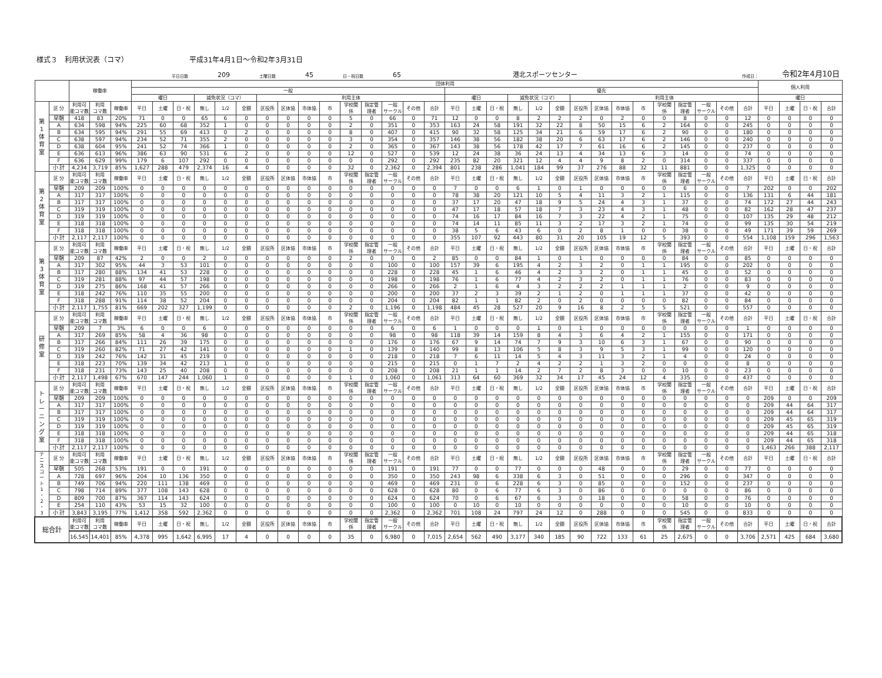様式３　利用状況表（コマ） 平成31年4月1日～令和2年3月31日
平日日数 209 土曜日数 45 日・祝日数 65 港北スポーツセンター 作成日： 令和2年4月10日
| | | 稼働率 | | | 団体利用 | | | | | | | | | | | | | | | | | | | | | | | | | | | | | | 個人利用 | | | |
| --- | --- | --- | --- | --- | --- | --- | --- | --- | --- | --- | --- | --- | --- | --- | --- | --- | --- | --- | --- | --- | --- | --- | --- | --- | --- | --- | --- | --- | --- | --- | --- | --- | --- | --- | --- | --- | --- | --- |
| | | | | | 一般 | | | | | | | | | | | | | | | 優先 | | | | | | | | | | | | | | | | | | |
| | | | | | 曜日 | | | 減免状況（コマ） | | | 利用主体 | | | | | | | | | 曜日 | | | 減免状況（コマ） | | | 利用主体 | | | | | | | | | 曜日 | | | |
| 第 1 体 育 室 | 区 分 | 利用可 能コマ数 | 利用 コマ数 | 稼働率 | 平日 | 土曜 | 日・祝 | 無し | 1/2 | 全額 | 区役所 | 区体協 | 市体協 | 市 | 学校関 係 | 指定管 理者 | 一般 サークル | その他 | 合計 | 平日 | 土曜 | 日・祝 | 無し | 1/2 | 全額 | 区役所 | 区体協 | 市体協 | 市 | 学校関 係 | 指定管 理者 | 一般 サークル | その他 | 合計 | 平日 | 土曜 | 日・祝 | 合計 |
| | 早朝 | 418 | 83 | 20% | 71 | 0 | 0 | 65 | 6 | 0 | 0 | 0 | 0 | 0 | 5 | 0 | 66 | 0 | 71 | 12 | 0 | 0 | 8 | 2 | 2 | 2 | 0 | 2 | 0 | 0 | 8 | 0 | 0 | 12 | 0 | 0 | 0 | 0 |
| | A | 634 | 598 | 94% | 225 | 60 | 68 | 352 | 1 | 0 | 0 | 0 | 0 | 0 | 2 | 0 | 351 | 0 | 353 | 163 | 24 | 58 | 191 | 32 | 22 | 8 | 50 | 15 | 6 | 2 | 164 | 0 | 0 | 245 | 0 | 0 | 0 | 0 |
| | B | 634 | 595 | 94% | 291 | 55 | 69 | 413 | 0 | 2 | 0 | 0 | 0 | 0 | 8 | 0 | 407 | 0 | 415 | 90 | 32 | 58 | 125 | 34 | 21 | 6 | 59 | 17 | 6 | 2 | 90 | 0 | 0 | 180 | 0 | 0 | 0 | 0 |
| | C | 638 | 597 | 94% | 234 | 52 | 71 | 355 | 2 | 0 | 0 | 0 | 0 | 0 | 3 | 0 | 354 | 0 | 357 | 146 | 38 | 56 | 182 | 38 | 20 | 6 | 63 | 17 | 6 | 2 | 146 | 0 | 0 | 240 | 0 | 0 | 0 | 0 |
| | D | 638 | 604 | 95% | 241 | 52 | 74 | 366 | 1 | 0 | 0 | 0 | 0 | 0 | 2 | 0 | 365 | 0 | 367 | 143 | 38 | 56 | 178 | 42 | 17 | 7 | 61 | 16 | 6 | 2 | 145 | 0 | 0 | 237 | 0 | 0 | 0 | 0 |
| | E | 636 | 613 | 96% | 386 | 63 | 90 | 531 | 6 | 2 | 0 | 0 | 0 | 0 | 12 | 0 | 527 | 0 | 539 | 12 | 24 | 38 | 36 | 24 | 13 | 4 | 34 | 13 | 6 | 3 | 14 | 0 | 0 | 74 | 0 | 0 | 0 | 0 |
| | F | 636 | 629 | 99% | 179 | 6 | 107 | 292 | 0 | 0 | 0 | 0 | 0 | 0 | 0 | 0 | 292 | 0 | 292 | 235 | 82 | 20 | 321 | 12 | 4 | 4 | 9 | 8 | 2 | 0 | 314 | 0 | 0 | 337 | 0 | 0 | 0 | 0 |
| | 小 計 | 4,234 | 3,719 | 85% | 1,627 | 288 | 479 | 2,374 | 16 | 4 | 0 | 0 | 0 | 0 | 32 | 0 | 2,362 | 0 | 2,394 | 801 | 238 | 286 | 1,041 | 184 | 99 | 37 | 276 | 88 | 32 | 11 | 881 | 0 | 0 | 1,325 | 0 | 0 | 0 | 0 |
| 第 2 体 育 室 | 区 分 | 利用可 能コマ数 | 利用 コマ数 | 稼働率 | 平日 | 土曜 | 日・祝 | 無し | 1/2 | 全額 | 区役所 | 区体協 | 市体協 | 市 | 学校関 係 | 指定管 理者 | 一般 サークル | その他 | 合計 | 平日 | 土曜 | 日・祝 | 無し | 1/2 | 全額 | 区役所 | 区体協 | 市体協 | 市 | 学校関 係 | 指定管 理者 | 一般 サークル | その他 | 合計 | 平日 | 土曜 | 日・祝 | 合計 |
| | 早朝 | 209 | 209 | 100% | 0 | 0 | 0 | 0 | 0 | 0 | 0 | 0 | 0 | 0 | 0 | 0 | 0 | 0 | 0 | 7 | 0 | 0 | 6 | 1 | 0 | 1 | 0 | 0 | 0 | 0 | 6 | 0 | 0 | 7 | 202 | 0 | 0 | 202 |
| | A | 317 | 317 | 100% | 0 | 0 | 0 | 0 | 0 | 0 | 0 | 0 | 0 | 0 | 0 | 0 | 0 | 0 | 0 | 78 | 38 | 20 | 121 | 10 | 5 | 4 | 11 | 3 | 2 | 1 | 115 | 0 | 0 | 136 | 131 | 6 | 44 | 181 |
| | B | 317 | 317 | 100% | 0 | 0 | 0 | 0 | 0 | 0 | 0 | 0 | 0 | 0 | 0 | 0 | 0 | 0 | 0 | 37 | 17 | 20 | 47 | 18 | 9 | 5 | 24 | 4 | 3 | 1 | 37 | 0 | 0 | 74 | 172 | 27 | 44 | 243 |
| | C | 319 | 319 | 100% | 0 | 0 | 0 | 0 | 0 | 0 | 0 | 0 | 0 | 0 | 0 | 0 | 0 | 0 | 0 | 47 | 17 | 18 | 57 | 18 | 7 | 3 | 23 | 4 | 3 | 1 | 48 | 0 | 0 | 82 | 162 | 28 | 47 | 237 |
| | D | 319 | 319 | 100% | 0 | 0 | 0 | 0 | 0 | 0 | 0 | 0 | 0 | 0 | 0 | 0 | 0 | 0 | 0 | 74 | 16 | 17 | 84 | 16 | 7 | 3 | 22 | 4 | 2 | 1 | 75 | 0 | 0 | 107 | 135 | 29 | 48 | 212 |
| | E | 318 | 318 | 100% | 0 | 0 | 0 | 0 | 0 | 0 | 0 | 0 | 0 | 0 | 0 | 0 | 0 | 0 | 0 | 74 | 14 | 11 | 85 | 11 | 3 | 2 | 17 | 3 | 2 | 1 | 74 | 0 | 0 | 99 | 135 | 30 | 54 | 219 |
| | F | 318 | 318 | 100% | 0 | 0 | 0 | 0 | 0 | 0 | 0 | 0 | 0 | 0 | 0 | 0 | 0 | 0 | 0 | 38 | 5 | 6 | 43 | 6 | 0 | 2 | 8 | 1 | 0 | 0 | 38 | 0 | 0 | 49 | 171 | 39 | 59 | 269 |
| | 小 計 | 2,117 | 2,117 | 100% | 0 | 0 | 0 | 0 | 0 | 0 | 0 | 0 | 0 | 0 | 0 | 0 | 0 | 0 | 0 | 355 | 107 | 92 | 443 | 80 | 31 | 20 | 105 | 19 | 12 | 5 | 393 | 0 | 0 | 554 | 1,108 | 159 | 296 | 1,563 |
| 第 3 体 育 室 | 区 分 | 利用可 能コマ数 | 利用 コマ数 | 稼働率 | 平日 | 土曜 | 日・祝 | 無し | 1/2 | 全額 | 区役所 | 区体協 | 市体協 | 市 | 学校関 係 | 指定管 理者 | 一般 サークル | その他 | 合計 | 平日 | 土曜 | 日・祝 | 無し | 1/2 | 全額 | 区役所 | 区体協 | 市体協 | 市 | 学校関 係 | 指定管 理者 | 一般 サークル | その他 | 合計 | 平日 | 土曜 | 日・祝 | 合計 |
| | 早朝 | 209 | 87 | 42% | 2 | 0 | 0 | 2 | 0 | 0 | 0 | 0 | 0 | 0 | 2 | 0 | 0 | 0 | 2 | 85 | 0 | 0 | 84 | 1 | 0 | 1 | 0 | 0 | 0 | 0 | 84 | 0 | 0 | 85 | 0 | 0 | 0 | 0 |
| | A | 317 | 302 | 95% | 44 | 3 | 53 | 101 | 0 | 0 | 0 | 0 | 0 | 0 | 0 | 0 | 100 | 0 | 100 | 157 | 39 | 6 | 195 | 4 | 2 | 3 | 2 | 0 | 1 | 1 | 195 | 0 | 0 | 202 | 0 | 0 | 0 | 0 |
| | B | 317 | 280 | 88% | 134 | 41 | 53 | 228 | 0 | 0 | 0 | 0 | 0 | 0 | 0 | 0 | 228 | 0 | 228 | 45 | 1 | 6 | 46 | 4 | 2 | 3 | 2 | 0 | 1 | 1 | 45 | 0 | 0 | 52 | 0 | 0 | 0 | 0 |
| | C | 319 | 281 | 88% | 97 | 44 | 57 | 198 | 0 | 0 | 0 | 0 | 0 | 0 | 0 | 0 | 198 | 0 | 198 | 76 | 1 | 6 | 77 | 4 | 2 | 3 | 2 | 0 | 1 | 1 | 76 | 0 | 0 | 83 | 0 | 0 | 0 | 0 |
| | D | 319 | 275 | 86% | 168 | 41 | 57 | 266 | 0 | 0 | 0 | 0 | 0 | 0 | 0 | 0 | 266 | 0 | 266 | 2 | 1 | 6 | 4 | 3 | 2 | 2 | 2 | 1 | 1 | 1 | 2 | 0 | 0 | 9 | 0 | 0 | 0 | 0 |
| | E | 318 | 242 | 76% | 110 | 35 | 55 | 200 | 0 | 0 | 0 | 0 | 0 | 0 | 0 | 0 | 200 | 0 | 200 | 37 | 2 | 3 | 39 | 2 | 1 | 2 | 0 | 1 | 1 | 1 | 37 | 0 | 0 | 42 | 0 | 0 | 0 | 0 |
| | F | 318 | 288 | 91% | 114 | 38 | 52 | 204 | 0 | 0 | 0 | 0 | 0 | 0 | 0 | 0 | 204 | 0 | 204 | 82 | 1 | 1 | 82 | 2 | 0 | 2 | 0 | 0 | 0 | 0 | 82 | 0 | 0 | 84 | 0 | 0 | 0 | 0 |
| | 小 計 | 2,117 | 1,755 | 81% | 669 | 202 | 327 | 1,199 | 0 | 0 | 0 | 0 | 0 | 0 | 2 | 0 | 1,196 | 0 | 1,198 | 484 | 45 | 28 | 527 | 20 | 9 | 16 | 8 | 2 | 5 | 5 | 521 | 0 | 0 | 557 | 0 | 0 | 0 | 0 |
| 研 修 室 | 区 分 | 利用可 能コマ数 | 利用 コマ数 | 稼働率 | 平日 | 土曜 | 日・祝 | 無し | 1/2 | 全額 | 区役所 | 区体協 | 市体協 | 市 | 学校関 係 | 指定管 理者 | 一般 サークル | その他 | 合計 | 平日 | 土曜 | 日・祝 | 無し | 1/2 | 全額 | 区役所 | 区体協 | 市体協 | 市 | 学校関 係 | 指定管 理者 | 一般 サークル | その他 | 合計 | 平日 | 土曜 | 日・祝 | 合計 |
| | 早朝 | 209 | 7 | 3% | 6 | 0 | 0 | 6 | 0 | 0 | 0 | 0 | 0 | 0 | 0 | 0 | 6 | 0 | 6 | 1 | 0 | 0 | 0 | 1 | 0 | 1 | 0 | 0 | 0 | 0 | 0 | 0 | 0 | 1 | 0 | 0 | 0 | 0 |
| | A | 317 | 269 | 85% | 58 | 4 | 36 | 98 | 0 | 0 | 0 | 0 | 0 | 0 | 0 | 0 | 98 | 0 | 98 | 118 | 39 | 14 | 159 | 8 | 4 | 3 | 6 | 4 | 2 | 1 | 155 | 0 | 0 | 171 | 0 | 0 | 0 | 0 |
| | B | 317 | 266 | 84% | 111 | 26 | 39 | 175 | 0 | 0 | 0 | 0 | 0 | 0 | 0 | 0 | 176 | 0 | 176 | 67 | 9 | 14 | 74 | 7 | 9 | 3 | 10 | 6 | 3 | 1 | 67 | 0 | 0 | 90 | 0 | 0 | 0 | 0 |
| | C | 319 | 260 | 82% | 71 | 27 | 42 | 141 | 0 | 0 | 0 | 0 | 0 | 0 | 1 | 0 | 139 | 0 | 140 | 99 | 8 | 13 | 106 | 5 | 8 | 3 | 9 | 5 | 3 | 1 | 99 | 0 | 0 | 120 | 0 | 0 | 0 | 0 |
| | D | 319 | 242 | 76% | 142 | 31 | 45 | 219 | 0 | 0 | 0 | 0 | 0 | 0 | 0 | 0 | 218 | 0 | 218 | 7 | 6 | 11 | 14 | 5 | 4 | 3 | 11 | 3 | 2 | 1 | 4 | 0 | 0 | 24 | 0 | 0 | 0 | 0 |
| | E | 318 | 223 | 70% | 139 | 34 | 42 | 213 | 1 | 0 | 0 | 0 | 0 | 0 | 0 | 0 | 215 | 0 | 215 | 0 | 1 | 7 | 2 | 4 | 2 | 2 | 1 | 3 | 2 | 0 | 0 | 0 | 0 | 8 | 0 | 0 | 0 | 0 |
| | F | 318 | 231 | 73% | 143 | 25 | 40 | 208 | 0 | 0 | 0 | 0 | 0 | 0 | 0 | 0 | 208 | 0 | 208 | 21 | 1 | 1 | 14 | 2 | 7 | 2 | 8 | 3 | 0 | 0 | 10 | 0 | 0 | 23 | 0 | 0 | 0 | 0 |
| | 小 計 | 2,117 | 1,498 | 67% | 670 | 147 | 244 | 1,060 | 1 | 0 | 0 | 0 | 0 | 0 | 1 | 0 | 1,060 | 0 | 1,061 | 313 | 64 | 60 | 369 | 32 | 34 | 17 | 45 | 24 | 12 | 4 | 335 | 0 | 0 | 437 | 0 | 0 | 0 | 0 |
| ト レ ー ニ ン グ 室 | 区 分 | 利用可 能コマ数 | 利用 コマ数 | 稼働率 | 平日 | 土曜 | 日・祝 | 無し | 1/2 | 全額 | 区役所 | 区体協 | 市体協 | 市 | 学校関 係 | 指定管 理者 | 一般 サークル | その他 | 合計 | 平日 | 土曜 | 日・祝 | 無し | 1/2 | 全額 | 区役所 | 区体協 | 市体協 | 市 | 学校関 係 | 指定管 理者 | 一般 サークル | その他 | 合計 | 平日 | 土曜 | 日・祝 | 合計 |
| | 早朝 | 209 | 209 | 100% | 0 | 0 | 0 | 0 | 0 | 0 | 0 | 0 | 0 | 0 | 0 | 0 | 0 | 0 | 0 | 0 | 0 | 0 | 0 | 0 | 0 | 0 | 0 | 0 | 0 | 0 | 0 | 0 | 0 | 0 | 209 | 0 | 0 | 209 |
| | A | 317 | 317 | 100% | 0 | 0 | 0 | 0 | 0 | 0 | 0 | 0 | 0 | 0 | 0 | 0 | 0 | 0 | 0 | 0 | 0 | 0 | 0 | 0 | 0 | 0 | 0 | 0 | 0 | 0 | 0 | 0 | 0 | 0 | 209 | 44 | 64 | 317 |
| | B | 317 | 317 | 100% | 0 | 0 | 0 | 0 | 0 | 0 | 0 | 0 | 0 | 0 | 0 | 0 | 0 | 0 | 0 | 0 | 0 | 0 | 0 | 0 | 0 | 0 | 0 | 0 | 0 | 0 | 0 | 0 | 0 | 0 | 209 | 44 | 64 | 317 |
| | C | 319 | 319 | 100% | 0 | 0 | 0 | 0 | 0 | 0 | 0 | 0 | 0 | 0 | 0 | 0 | 0 | 0 | 0 | 0 | 0 | 0 | 0 | 0 | 0 | 0 | 0 | 0 | 0 | 0 | 0 | 0 | 0 | 0 | 209 | 45 | 65 | 319 |
| | D | 319 | 319 | 100% | 0 | 0 | 0 | 0 | 0 | 0 | 0 | 0 | 0 | 0 | 0 | 0 | 0 | 0 | 0 | 0 | 0 | 0 | 0 | 0 | 0 | 0 | 0 | 0 | 0 | 0 | 0 | 0 | 0 | 0 | 209 | 45 | 65 | 319 |
| | E | 318 | 318 | 100% | 0 | 0 | 0 | 0 | 0 | 0 | 0 | 0 | 0 | 0 | 0 | 0 | 0 | 0 | 0 | 0 | 0 | 0 | 0 | 0 | 0 | 0 | 0 | 0 | 0 | 0 | 0 | 0 | 0 | 0 | 209 | 44 | 65 | 318 |
| | F | 318 | 318 | 100% | 0 | 0 | 0 | 0 | 0 | 0 | 0 | 0 | 0 | 0 | 0 | 0 | 0 | 0 | 0 | 0 | 0 | 0 | 0 | 0 | 0 | 0 | 0 | 0 | 0 | 0 | 0 | 0 | 0 | 0 | 209 | 44 | 65 | 318 |
| | 小 計 | 2,117 | 2,117 | 100% | 0 | 0 | 0 | 0 | 0 | 0 | 0 | 0 | 0 | 0 | 0 | 0 | 0 | 0 | 0 | 0 | 0 | 0 | 0 | 0 | 0 | 0 | 0 | 0 | 0 | 0 | 0 | 0 | 0 | 0 | 1,463 | 266 | 388 | 2,117 |
| テ ニ ス コ ー ト 1 ・ 2 ・ 3 | 区 分 | 利用可 能コマ数 | 利用 コマ数 | 稼働率 | 平日 | 土曜 | 日・祝 | 無し | 1/2 | 全額 | 区役所 | 区体協 | 市体協 | 市 | 学校関 係 | 指定管 理者 | 一般 サークル | その他 | 合計 | 平日 | 土曜 | 日・祝 | 無し | 1/2 | 全額 | 区役所 | 区体協 | 市体協 | 市 | 学校関 係 | 指定管 理者 | 一般 サークル | その他 | 合計 | 平日 | 土曜 | 日・祝 | 合計 |
| | 早朝 | 505 | 268 | 53% | 191 | 0 | 0 | 191 | 0 | 0 | 0 | 0 | 0 | 0 | 0 | 0 | 191 | 0 | 191 | 77 | 0 | 0 | 77 | 0 | 0 | 0 | 48 | 0 | 0 | 0 | 29 | 0 | 0 | 77 | 0 | 0 | 0 | 0 |
| | A | 728 | 697 | 96% | 204 | 10 | 136 | 350 | 0 | 0 | 0 | 0 | 0 | 0 | 0 | 0 | 350 | 0 | 350 | 243 | 98 | 6 | 338 | 6 | 3 | 0 | 51 | 0 | 0 | 0 | 296 | 0 | 0 | 347 | 0 | 0 | 0 | 0 |
| | B | 749 | 706 | 94% | 220 | 111 | 138 | 469 | 0 | 0 | 0 | 0 | 0 | 0 | 0 | 0 | 469 | 0 | 469 | 231 | 0 | 6 | 228 | 6 | 3 | 0 | 85 | 0 | 0 | 0 | 152 | 0 | 0 | 237 | 0 | 0 | 0 | 0 |
| | C | 798 | 714 | 89% | 377 | 108 | 143 | 628 | 0 | 0 | 0 | 0 | 0 | 0 | 0 | 0 | 628 | 0 | 628 | 80 | 0 | 6 | 77 | 6 | 3 | 0 | 86 | 0 | 0 | 0 | 0 | 0 | 0 | 86 | 0 | 0 | 0 | 0 |
| | D | 809 | 700 | 87% | 367 | 114 | 143 | 624 | 0 | 0 | 0 | 0 | 0 | 0 | 0 | 0 | 624 | 0 | 624 | 70 | 0 | 6 | 67 | 6 | 3 | 0 | 18 | 0 | 0 | 0 | 58 | 0 | 0 | 76 | 0 | 0 | 0 | 0 |
| | E | 254 | 110 | 43% | 53 | 15 | 32 | 100 | 0 | 0 | 0 | 0 | 0 | 0 | 0 | 0 | 100 | 0 | 100 | 0 | 10 | 0 | 10 | 0 | 0 | 0 | 0 | 0 | 0 | 0 | 10 | 0 | 0 | 10 | 0 | 0 | 0 | 0 |
| | 小 計 | 3,843 | 3,195 | 77% | 1,412 | 358 | 592 | 2,362 | 0 | 0 | 0 | 0 | 0 | 0 | 0 | 0 | 2,362 | 0 | 2,362 | 701 | 108 | 24 | 797 | 24 | 12 | 0 | 288 | 0 | 0 | 0 | 545 | 0 | 0 | 833 | 0 | 0 | 0 | 0 |
| 総合計 | | 利用可 能コマ数 | 利用 コマ数 | 稼働率 | 平日 | 土曜 | 日・祝 | 無し | 1/2 | 全額 | 区役所 | 区体協 | 市体協 | 市 | 学校関 係 | 指定管 理者 | 一般 サークル | その他 | 合計 | 平日 | 土曜 | 日・祝 | 無し | 1/2 | 全額 | 区役所 | 区体協 | 市体協 | 市 | 学校関 係 | 指定管 理者 | 一般 サークル | その他 | 合計 | 平日 | 土曜 | 日・祝 | 合計 |
| | | 16,545 | 14,401 | 85% | 4,378 | 995 | 1,642 | 6,995 | 17 | 4 | 0 | 0 | 0 | 0 | 35 | 0 | 6,980 | 0 | 7,015 | 2,654 | 562 | 490 | 3,177 | 340 | 185 | 90 | 722 | 133 | 61 | 25 | 2,675 | 0 | 0 | 3,706 | 2,571 | 425 | 684 | 3,680 |